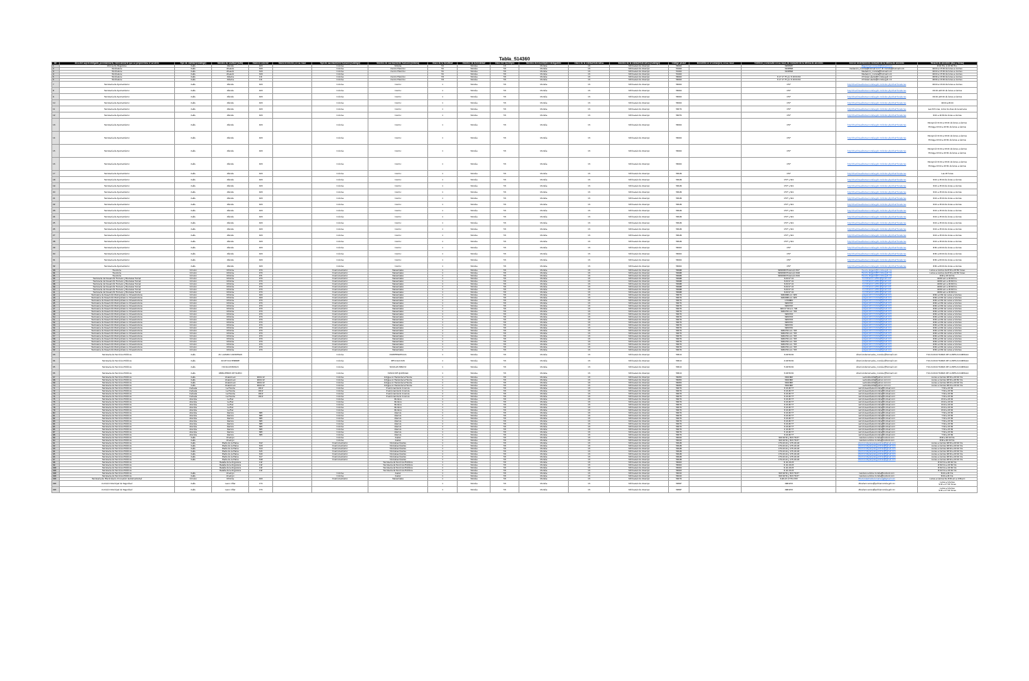Tabla_514360
| ID | Área del sujeto obligado, permisionario, concesionario que se proporciona el servicio | Tipo de vialidad (catálogo) | Nombre de vialidad (calle) | Número exterior | Número interior, en su caso | Tipo de asentamiento humano (catálogo) | Nombre de asentamiento humano (colonia) | Clave de la localidad | Nombre de la localidad | Clave del municipio | Nombre del municipio o delegación | Clave de la entidad federativa | Nombre de la entidad federativa (catálogo) | Código postal | Domicilio en el extranjero, en su caso | Teléfono y extensión en su caso, de contacto de la oficina de atención | Correo electrónico de contacto de la oficina de atención | Horario de atención (días y horas) |
| --- | --- | --- | --- | --- | --- | --- | --- | --- | --- | --- | --- | --- | --- | --- | --- | --- | --- | --- |
| 1 | Oficina De Regidores | Calle | Allende | 403 | | Colonia | Morelia | 54 | Morelia | 16 | Morelia | 16 | Michoacán de Ocampo | 58000 | | 3229545 | Regidoresmorelia14@Gmail.Com | 8:00 Hrs. A 16:30 Hrs. |
| 2 | Sindicatura | Calle | Abasolo | 313 | | Colonia | Centro Histórico | 50 | Morelia | 53 | Morelia | 16 | Michoacán de Ocampo | 50000 | | 3128598 | mediación_morelia@hotmail.com / dh.morelia@hotmail.com | 09:00 a 15:30 de lunes a viernes |
| 3 | Sindicatura | Calle | Abasolo | 313 | | Colonia | Centro Histórico | 50 | Morelia | 53 | Morelia | 16 | Michoacán de Ocampo | 50000 | | 3128598 | Mediación_morelia@hotmail.com | 09:00 a 15:30 de lunes a viernes |
| 4 | Sindicatura | Calle | Abasolo | 313 | | Colonia | | 50 | Morelia | 53 | Morelia | 16 | Michoacán de Ocampo | 50000 | | | Mediación_morelia@hotmail.com | 09:00 a 15:30 de lunes a viernes |
| 5 | Sindicatura | Calle | Aldama | 111 | | Colonia | Centro Histórico | 53 | Morelia | 53 | Morelia | 16 | Michoacán de Ocampo | 58000 | | 3 17 17 75 y/o 3 13 64 34 | Christian.alanis@morelia.gob.mx | 08:30 a 16:30 de lunes a viernes |
| 6 | Sindicatura | Calle | Aldama | 111 | | Colonia | Centro Histórico | 53 | Morelia | 53 | Morelia | 16 | Michoacán de Ocampo | 58000 | | 3 17 17 75 y/o 3 13 64 34 | Christian.alanis@morelia.gob.mx | 08:30 a 16:30 de lunes a viernes |
| 7 | Secretaría de Ayuntamiento | Calle | Allende | 403 | | Colonia | Centro | 1 | Morelia | 53 | Morelia | 16 | Michoacán de Ocampo | 58000 | | 072* | http://chat.lineadirecta.morelia.gob.mx/index.php/chat?locale=es | 09:00 a 16:00 de lunes a viernes |
| 8 | Secretaría de Ayuntamiento | Calle | Allende | 403 | | Colonia | Centro | 1 | Morelia | 53 | Morelia | 16 | Michoacán de Ocampo | 58000 | | 072* | http://chat.lineadirecta.morelia.gob.mx/index.php/chat?locale=es | 09:00 a16:00 de lunes a viernes |
| 9 | Secretaría de Ayuntamiento | Calle | Allende | 403 | | Colonia | Centro | 1 | Morelia | 53 | Morelia | 16 | Michoacán de Ocampo | 58000 | | 072* | http://chat.lineadirecta.morelia.gob.mx/index.php/chat?locale=es | 09:00 a16:00 de lunes a viernes |
| 10 | Secretaría de Ayuntamiento | Calle | Allende | 403 | | Colonia | Centro | 1 | Morelia | 53 | Morelia | 16 | Michoacán de Ocampo | 58000 | | 072* | http://chat.lineadirecta.morelia.gob.mx/index.php/chat?locale=es | 09:00 a16:00 |
| 11 | Secretaría de Ayuntamiento | Calle | Allende | 403 | | Colonia | Centro | 1 | Morelia | 53 | Morelia | 16 | Michoacán de Ocampo | 58170 | | 072* | http://chat.lineadirecta.morelia.gob.mx/index.php/chat?locale=es | Las 24 horas, todos los días de la semana |
| 12 | Secretaría de Ayuntamiento | Calle | Allende | 403 | | Colonia | Centro | 1 | Morelia | 53 | Morelia | 16 | Michoacán de Ocampo | 58070 | | 072* | http://chat.lineadirecta.morelia.gob.mx/index.php/chat?locale=es | 9:00 a 14:30 de lunes a viernes |
| 13 | Secretaría de Ayuntamiento | Calle | Allende | 403 | | Colonia | Centro | 1 | Morelia | 53 | Morelia | 16 | Michoacán de Ocampo | 58000 | | 072* | http://chat.lineadirecta.morelia.gob.mx/index.php/chat?locale=es | Recepción 9:00 a 13:00 de lunes a viernes Entrega 13:00 a 16:30 de lunes a viernes |
| 14 | Secretaría de Ayuntamiento | Calle | Allende | 403 | | Colonia | Centro | 1 | Morelia | 53 | Morelia | 16 | Michoacán de Ocampo | 58000 | | 072* | http://chat.lineadirecta.morelia.gob.mx/index.php/chat?locale=es | Recepción 9:00 a 13:00 de lunes a viernes Entrega 13:00 a 16:30 de lunes a viernes |
| 15 | Secretaría de Ayuntamiento | Calle | Allende | 403 | | Colonia | Centro | 1 | Morelia | 53 | Morelia | 16 | Michoacán de Ocampo | 58000 | | 072* | http://chat.lineadirecta.morelia.gob.mx/index.php/chat?locale=es | Recepción 9:00 a 13:00 de lunes a viernes Entrega 13:00 a 16:30 de lunes a viernes |
| 16 | Secretaría de Ayuntamiento | Calle | Allende | 403 | | Colonia | Centro | 1 | Morelia | 53 | Morelia | 16 | Michoacán de Ocampo | 58000 | | 072* | http://chat.lineadirecta.morelia.gob.mx/index.php/chat?locale=es | Recepción 9:00 a 13:00 de lunes a viernes Entrega 13:00 a 16:30 de lunes a viernes |
| 17 | Secretaría de Ayuntamiento | Calle | Allende | 403 | | Colonia | Centro | 1 | Morelia | 53 | Morelia | 16 | Michoacán de Ocampo | 58149 | | 072* | http://chat.lineadirecta.morelia.gob.mx/index.php/chat?locale=es | Las 24 horas |
| 18 | Secretaría de Ayuntamiento | Calle | Allende | 403 | | Colonia | Centro | 1 | Morelia | 53 | Morelia | 16 | Michoacán de Ocampo | 58149 | | 072* y 911 | http://chat.lineadirecta.morelia.gob.mx/index.php/chat?locale=es | 9:00 a 15:00 de lunes a viernes |
| 19 | Secretaría de Ayuntamiento | Calle | Allende | 403 | | Colonia | Centro | 1 | Morelia | 53 | Morelia | 16 | Michoacán de Ocampo | 58149 | | 072* y 911 | http://chat.lineadirecta.morelia.gob.mx/index.php/chat?locale=es | 9:00 a 15:00 de lunes a viernes |
| 20 | Secretaría de Ayuntamiento | Calle | Allende | 403 | | Colonia | Centro | 1 | Morelia | 53 | Morelia | 16 | Michoacán de Ocampo | 58149 | | 072* y 911 | http://chat.lineadirecta.morelia.gob.mx/index.php/chat?locale=es | 9:00 a 15:00 de lunes a viernes |
| 21 | Secretaría de Ayuntamiento | Calle | Allende | 403 | | Colonia | Centro | 1 | Morelia | 53 | Morelia | 16 | Michoacán de Ocampo | 58149 | | 072* y 911 | http://chat.lineadirecta.morelia.gob.mx/index.php/chat?locale=es | 9:00 a 15:00 de lunes a viernes |
| 22 | Secretaría de Ayuntamiento | Calle | Allende | 403 | | Colonia | Centro | 1 | Morelia | 53 | Morelia | 16 | Michoacán de Ocampo | 58149 | | 072* y 911 | http://chat.lineadirecta.morelia.gob.mx/index.php/chat?locale=es | 9:00 a 15:00 de lunes a viernes |
| 23 | Secretaría de Ayuntamiento | Calle | Allende | 403 | | Colonia | Centro | 1 | Morelia | 53 | Morelia | 16 | Michoacán de Ocampo | 58149 | | 072* y 911 | http://chat.lineadirecta.morelia.gob.mx/index.php/chat?locale=es | 9:00 a 15:00 de lunes a viernes |
| 24 | Secretaría de Ayuntamiento | Calle | Allende | 403 | | Colonia | Centro | 1 | Morelia | 53 | Morelia | 16 | Michoacán de Ocampo | 58149 | | 072* y 911 | http://chat.lineadirecta.morelia.gob.mx/index.php/chat?locale=es | 9:00 a 15:00 de lunes a viernes |
| 25 | Secretaría de Ayuntamiento | Calle | Allende | 403 | | Colonia | Centro | 1 | Morelia | 53 | Morelia | 16 | Michoacán de Ocampo | 58149 | | 072* y 911 | http://chat.lineadirecta.morelia.gob.mx/index.php/chat?locale=es | 9:00 a 15:00 de lunes a viernes |
| 26 | Secretaría de Ayuntamiento | Calle | Allende | 403 | | Colonia | Centro | 1 | Morelia | 53 | Morelia | 16 | Michoacán de Ocampo | 58149 | | 072* y 911 | http://chat.lineadirecta.morelia.gob.mx/index.php/chat?locale=es | 9:00 a 15:00 de lunes a viernes |
| 27 | Secretaría de Ayuntamiento | Calle | Allende | 403 | | Colonia | Centro | 1 | Morelia | 53 | Morelia | 16 | Michoacán de Ocampo | 58149 | | 072* y 911 | http://chat.lineadirecta.morelia.gob.mx/index.php/chat?locale=es | 9:00 a 15:00 de lunes a viernes |
| 28 | Secretaría de Ayuntamiento | Calle | Allende | 403 | | Colonia | Centro | 1 | Morelia | 53 | Morelia | 16 | Michoacán de Ocampo | 58149 | | 072* y 911 | http://chat.lineadirecta.morelia.gob.mx/index.php/chat?locale=es | 9:00 a 15:00 de lunes a viernes |
| 29 | Secretaría de Ayuntamiento | Calle | Allende | 403 | | Colonia | Centro | 1 | Morelia | 53 | Morelia | 16 | Michoacán de Ocampo | 58000 | | 072* | http://chat.lineadirecta.morelia.gob.mx/index.php/chat?locale=es | 8:30 a 20:00 de lunes a viernes |
| 30 | Secretaría de Ayuntamiento | Calle | Allende | 403 | | Colonia | Centro | 1 | Morelia | 53 | Morelia | 16 | Michoacán de Ocampo | 58000 | | 072* | http://chat.lineadirecta.morelia.gob.mx/index.php/chat?locale=es | 8:30 a 20:00 de lunes a viernes |
| 31 | Secretaría de Ayuntamiento | Calle | Allende | 403 | | Colonia | Centro | 1 | Morelia | 53 | Morelia | 16 | Michoacán de Ocampo | 58000 | | 072* | http://chat.lineadirecta.morelia.gob.mx/index.php/chat?locale=es | 8:30 a 20:00 de lunes a viernes |
| 32 | Secretaría de Ayuntamiento | Calle | Allende | 403 | | Colonia | Centro | 1 | Morelia | 53 | Morelia | 16 | Michoacán de Ocampo | 58000 | | 072* | http://chat.lineadirecta.morelia.gob.mx/index.php/chat?locale=es | 8:30 a 20:00 de lunes a viernes |
| 33 | Tesorería | Circuito | Mintzita | 470 | | Fraccionamiento | Manantiales | 1 | Morelia | 53 | Morelia | 16 | Michoacán de Ocampo | 58188 | | 3220626 Extensión 307 | Tesore.delgado@morelia.gob.mx | Lunes a viernes de 8:30 a 16:30 horas |
| 34 | Tesorería | Circuito | Mintzita | 470 | | Fraccionamiento | Manantiales | 1 | Morelia | 53 | Morelia | 16 | Michoacán de Ocampo | 58188 | | 3220626 Extensión 308 | Tesore.delgado@morelia.gob.mx | Lunes a viernes de 8:30 a 16:30 horas |
| 35 | Tesorería | Circuito | Mintzita | 471 | | Fraccionamiento | Manantiales | 1 | Morelia | 53 | Morelia | 16 | Michoacán de Ocampo | 58189 | | 3220626 Extensión 309 | Tesore.delgado@morelia.gob.mx | 8:30 a 16:40 hrs. |
| 36 | Secretaría de Desarrollo Humano y Bienestar Social | Circuito | Mintzita | 470 | | Fraccionamiento | Manantiales | 1 | Morelia | 53 | Morelia | 16 | Michoacán de Ocampo | 58188 | | 3.22.07.10 | coordinacion.sdhbs@gmail.com | 08:30 am a 16:30 hrs. |
| 37 | Secretaría de Desarrollo Humano y Bienestar Social | Circuito | Mintzita | 470 | | Fraccionamiento | Manantiales | 1 | Morelia | 53 | Morelia | 16 | Michoacán de Ocampo | 58188 | | 3.22.07.10 | coordinacion.sdhbs@gmail.com | 08:30 am a 16:30 hrs. |
| 38 | Secretaría de Desarrollo Humano y Bienestar Social | Circuito | Mintzita | 470 | | Fraccionamiento | Manantiales | 1 | Morelia | 53 | Morelia | 16 | Michoacán de Ocampo | 58188 | | 3.22.07.10 | coordinacion.sdhbs@gmail.com | 08:30 am a 16:30 hrs. |
| 39 | Secretaría de Desarrollo Humano y Bienestar Social | Circuito | Mintzita | 470 | | Fraccionamiento | Manantiales | 1 | Morelia | 53 | Morelia | 16 | Michoacán de Ocampo | 58188 | | 3.22.07.10 | coordinacion.sdhbs@gmail.com | 08:30 am a 16:30 hrs. |
| 40 | Secretaría de Desarrollo Humano y Bienestar Social | Circuito | Mintzita | 470 | | Fraccionamiento | Manantiales | 1 | Morelia | 53 | Morelia | 16 | Michoacán de Ocampo | 58188 | | 3.22.07.10 | coordinacion.sdhbs@gmail.com | 08:30 am a 16:30 hrs. |
| 41 | Secretaría de Desarrollo Humano y Bienestar Social | Circuito | Mintzita | 470 | | Fraccionamiento | Manantiales | 1 | Morelia | 53 | Morelia | 16 | Michoacán de Ocampo | 58188 | | 3.22.07.10 | coordinacion.sdhbs@gmail.com | 08:30 am a 16:30 hrs. |
| 42 | Secretaría de Desarrollo Metropolitano e Infraestructura | Circuito | Mintzita | 444 | | Fraccionamiento | Manantiales | 1 | Morelia | 53 | Morelia | 16 | Michoacán de Ocampo | 58170 | | 3220638 ext. 323 | quejas.sdmi.morelia@gmail.com | 8:30 a 4:30 de Lunes a Viernes |
| 43 | Secretaría de Desarrollo Metropolitano e Infraestructura | Circuito | Mintzita | 444 | | Fraccionamiento | Manantiales | 1 | Morelia | 53 | Morelia | 16 | Michoacán de Ocampo | 58170 | | 3220638 ext. 323 | quejas.sdmi.morelia@gmail.com | 8:30 a 4:30 de Lunes a Viernes |
| 44 | Secretaría de Desarrollo Metropolitano e Infraestructura | Circuito | Mintzita | 470 | | Fraccionamiento | Manantiales | 1 | Morelia | 53 | Morelia | 16 | Michoacán de Ocampo | 58170 | | 1760884 | quejas.sdmi.morelia@gmail.com | 8:30 a 4:30 de Lunes a Viernes |
| 45 | Secretaría de Desarrollo Metropolitano e Infraestructura | Circuito | Mintzita | 470 | | Fraccionamiento | Manantiales | 1 | Morelia | 53 | Morelia | 16 | Michoacán de Ocampo | 58170 | | 3220706 | quejas.sdmi.morelia@gmail.com | 8:30 a 4:30 de Lunes a Viernes |
| 46 | Secretaría de Desarrollo Metropolitano e Infraestructura | Circuito | Mintzita | 470 | | Fraccionamiento | Manantiales | 1 | Morelia | 53 | Morelia | 16 | Michoacán de Ocampo | 58170 | | 3220706 | quejas.sdmi.morelia@gmail.com | 8:30 a 4:30 de Lunes a Viernes |
| 47 | Secretaría de Desarrollo Metropolitano e Infraestructura | Circuito | Mintzita | 470 | | Fraccionamiento | Manantiales | 1 | Morelia | 53 | Morelia | 16 | Michoacán de Ocampo | 58170 | | 322 07 20 ext. 706 | quejas.sdmi.morelia@gmail.com | 8:30 a 4:30 de Lunes a Viernes |
| 48 | Secretaría de Desarrollo Metropolitano e Infraestructura | Circuito | Mintzita | 470 | | Fraccionamiento | Manantiales | 1 | Morelia | 53 | Morelia | 16 | Michoacán de Ocampo | 58170 | | 3220720 ext. 706 | quejas.sdmi.morelia@gmail.com | 8:30 a 4:30 de Lunes a Viernes |
| 49 | Secretaría de Desarrollo Metropolitano e Infraestructura | Circuito | Mintzita | 470 | | Fraccionamiento | Manantiales | 1 | Morelia | 53 | Morelia | 16 | Michoacán de Ocampo | 58170 | | 3220703 | quejas.sdmi.morelia@gmail.com | 8:30 a 4:30 de Lunes a Viernes |
| 50 | Secretaría de Desarrollo Metropolitano e Infraestructura | Circuito | Mintzita | 470 | | Fraccionamiento | Manantiales | 1 | Morelia | 53 | Morelia | 16 | Michoacán de Ocampo | 58170 | | 3220703 | quejas.sdmi.morelia@gmail.com | 8:30 a 4:30 de Lunes a Viernes |
| 51 | Secretaría de Desarrollo Metropolitano e Infraestructura | Circuito | Mintzita | 470 | | Fraccionamiento | Manantiales | 1 | Morelia | 53 | Morelia | 16 | Michoacán de Ocampo | 58170 | | 3220703 | quejas.sdmi.morelia@gmail.com | 8:30 a 4:30 de Lunes a Viernes |
| 52 | Secretaría de Desarrollo Metropolitano e Infraestructura | Circuito | Mintzita | 470 | | Fraccionamiento | Manantiales | 1 | Morelia | 53 | Morelia | 16 | Michoacán de Ocampo | 58170 | | 3220720 | quejas.sdmi.morelia@gmail.com | 8:30 a 4:30 de Lunes a Viernes |
| 53 | Secretaría de Desarrollo Metropolitano e Infraestructura | Circuito | Mintzita | 470 | | Fraccionamiento | Manantiales | 1 | Morelia | 53 | Morelia | 16 | Michoacán de Ocampo | 58170 | | 3220720 | quejas.sdmi.morelia@gmail.com | 8:30 a 4:30 de Lunes a Viernes |
| 54 | Secretaría de Desarrollo Metropolitano e Infraestructura | Circuito | Mintzita | 470 | | Fraccionamiento | Manantiales | 1 | Morelia | 53 | Morelia | 16 | Michoacán de Ocampo | 58170 | | 3220720 | quejas.sdmi.morelia@gmail.com | 8:30 a 4:30 de Lunes a Viernes |
| 55 | Secretaría de Desarrollo Metropolitano e Infraestructura | Circuito | Mintzita | 470 | | Fraccionamiento | Manantiales | 1 | Morelia | 53 | Morelia | 16 | Michoacán de Ocampo | 58170 | | 3220720 ext. 705 | quejas.sdmi.morelia@gmail.com | 8:30 a 4:30 de Lunes a Viernes |
| 56 | Secretaría de Desarrollo Metropolitano e Infraestructura | Circuito | Mintzita | 470 | | Fraccionamiento | Manantiales | 1 | Morelia | 53 | Morelia | 16 | Michoacán de Ocampo | 58170 | | 3220720 ext. 705 | quejas.sdmi.morelia@gmail.com | 8:30 a 4:30 de Lunes a Viernes |
| 57 | Secretaría de Desarrollo Metropolitano e Infraestructura | Circuito | Mintzita | 470 | | Fraccionamiento | Manantiales | 1 | Morelia | 53 | Morelia | 16 | Michoacán de Ocampo | 58170 | | 3220720 ext. 705 | quejas.sdmi.morelia@gmail.com | 8:30 a 4:30 de Lunes a Viernes |
| 58 | Secretaría de Desarrollo Metropolitano e Infraestructura | Circuito | Mintzita | 470 | | Fraccionamiento | Manantiales | 1 | Morelia | 53 | Morelia | 16 | Michoacán de Ocampo | 58170 | | 3220720 ext. 705 | quejas.sdmi.morelia@gmail.com | 8:30 a 4:30 de Lunes a Viernes |
| 59 | Secretaría de Desarrollo Metropolitano e Infraestructura | Circuito | Mintzita | 470 | | Fraccionamiento | Manantiales | 1 | Morelia | 53 | Morelia | 16 | Michoacán de Ocampo | 58170 | | 3220720 ext. 705 | quejas.sdmi.morelia@gmail.com | 8:30 a 4:30 de Lunes a Viernes |
| 60 | Secretaría de Desarrollo Metropolitano e Infraestructura | Circuito | Mintzita | 470 | | Fraccionamiento | Manantiales | 1 | Morelia | 53 | Morelia | 16 | Michoacán de Ocampo | 58170 | | 3220720 ext. 705 | quejas.sdmi.morelia@gmail.com | 8:30 a 4:30 de Lunes a Viernes |
| 61 | Secretaría de Desarrollo Metropolitano e Infraestructura | Circuito | Mintzita | 470 | | Fraccionamiento | Manantiales | 1 | Morelia | 53 | Morelia | 16 | Michoacán de Ocampo | 58170 | | 3220720 ext. 705 | quejas.sdmi.morelia@gmail.com | 8:30 a 4:30 de Lunes a Viernes |
| 62 | Secretaría de Desarrollo Metropolitano e Infraestructura | Circuito | Mintzita | 470 | | Fraccionamiento | Manantiales | 1 | Morelia | 53 | Morelia | 16 | Michoacán de Ocampo | 58170 | | 3220720 ext. 705 | quejas.sdmi.morelia@gmail.com | 8:30 a 4:30 de Lunes a Viernes |
| 63 | Secretaría de Servicios Públicos | Calle | AV. LAZARO CARDENAS | | | Colonia | INDEPENDENCIA | 1 | Morelia | 53 | Morelia | 16 | Michoacán de Ocampo | 58110 | | 3 08 59 30 | direcciondemercados_morelia @hotmail.com | 7:00 A 18:00 HORAS DE LUNES A DOMINGO |
| 64 | Secretaría de Servicios Públicos | Calle | 20 DE NOVIEMBRE | | | Colonia | REVOLUCION | 1 | Morelia | 53 | Morelia | 16 | Michoacán de Ocampo | 58110 | | 4 08 59 30 | direcciondemercados_morelia @hotmail.com | 7:00 A 18:00 HORAS DE LUNES A DOMINGO |
| 65 | Secretaría de Servicios Públicos | Calle | NICOLAS BRAVO | | | Colonia | NICOLAS BRAVO | 1 | Morelia | 53 | Morelia | 16 | Michoacán de Ocampo | 58110 | | 5 08 59 30 | direcciondemercados_morelia @hotmail.com | 7:00 A 18:00 HORAS DE LUNES A DOMINGO |
| 66 | Secretaría de Servicios Públicos | Calle | OBRAJEROS DE NURIO | | | Colonia | VASCO DE QUIROGA | 1 | Morelia | 53 | Morelia | 16 | Michoacán de Ocampo | 58110 | | 6 08 59 30 | direcciondemercados_morelia @hotmail.com | 7:00 A 18:00 HORAS DE LUNES A DOMINGO |
| 67 | Secretaría de Servicios Públicos | Calle | Acatemoan | 9000-12 | | Colonia | Antigua ex Hacienda la Huerta | 1 | Morelia | 53 | Morelia | 16 | Michoacán de Ocampo | 58050 | | 3191382 | santosbedolla@yahoo.com.mx | Lunes a viernes 08:30 a 16:00 hrs. |
| 68 | Secretaría de Servicios Públicos | Calle | Acatemoan | 9000-12 | | Colonia | Antigua ex Hacienda la Huerta | 1 | Morelia | 53 | Morelia | 16 | Michoacán de Ocampo | 58050 | | 3191382 | santosbedolla@yahoo.com.mx | Lunes a viernes 08:30 a 20:30 hrs. |
| 69 | Secretaría de Servicios Públicos | Calle | Acatemoan | 9000-12 | | Colonia | Antigua ex Hacienda la Huerta | 1 | Morelia | 53 | Morelia | 16 | Michoacán de Ocampo | 58050 | | 3191382 | santosbedolla@yahoo.com.mx | Lunes a viernes 08:00 a 16:00 hrs. |
| 70 | Secretaría de Servicios Públicos | Calle | Acatemoan | 9000-12 | | Colonia | Antigua ex Hacienda la Huerta | 1 | Morelia | 53 | Morelia | 16 | Michoacán de Ocampo | 58050 | | 3191382 | santosbedolla@yahoo.com.mx | Lunes a viernes 08:00 a 16:00 hrs. |
| 71 | Secretaría de Servicios Públicos | Calzada | La Huerta | 2012 | | Colonia | Fraccionamiento Cosmos | 1 | Morelia | 53 | Morelia | 16 | Michoacán de Ocampo | 58170 | | 3 16 46 77 | serviciosauxiliaresmorelia@hotmail.com | 7:30 a 15:30 |
| 72 | Secretaría de Servicios Públicos | Calzada | La Huerta | 2012 | | Colonia | Fraccionamiento Cosmos | 1 | Morelia | 53 | Morelia | 16 | Michoacán de Ocampo | 58170 | | 3 16 46 77 | serviciosauxiliaresmorelia@hotmail.com | 7:30 a 15:30 |
| 73 | Secretaría de Servicios Públicos | Calzada | La Huerta | 2012 | | Colonia | Fraccionamiento Cosmos | 1 | Morelia | 53 | Morelia | 16 | Michoacán de Ocampo | 58170 | | 3 16 46 77 | serviciosauxiliaresmorelia@hotmail.com | 7:30 a 15:30 |
| 74 | Secretaría de Servicios Públicos | Calzada | La Huerta | 2012 | | Colonia | Fraccionamiento Cosmos | 1 | Morelia | 53 | Morelia | 16 | Michoacán de Ocampo | 58170 | | 3 16 46 77 | serviciosauxiliaresmorelia@hotmail.com | 7:30 a 15:30 |
| 75 | Secretaría de Servicios Públicos | Avenida | La Paz | | | Colonia | Morelos | 1 | Morelia | 53 | Morelia | 16 | Michoacán de Ocampo | 58170 | | 3 16 46 77 | serviciosauxiliaresmorelia@hotmail.com | 8:00 a 16:00 |
| 76 | Secretaría de Servicios Públicos | Avenida | La Paz | | | Colonia | Morelos | 1 | Morelia | 53 | Morelia | 16 | Michoacán de Ocampo | 58170 | | 3 16 46 77 | serviciosauxiliaresmorelia@hotmail.com | 8:00 a 16:00 |
| 77 | Secretaría de Servicios Públicos | Avenida | La Paz | | | Colonia | Morelos | 1 | Morelia | 53 | Morelia | 16 | Michoacán de Ocampo | 58170 | | 3 16 46 77 | serviciosauxiliaresmorelia@hotmail.com | 8:00 a 16:00 |
| 78 | Secretaría de Servicios Públicos | Avenida | La Paz | | | Colonia | Morelos | 1 | Morelia | 53 | Morelia | 16 | Michoacán de Ocampo | 58170 | | 3 16 46 77 | serviciosauxiliaresmorelia@hotmail.com | 8:00 a 16:00 |
| 79 | Secretaría de Servicios Públicos | Avenida | La Paz | | | Colonia | Morelos | 1 | Morelia | 53 | Morelia | 16 | Michoacán de Ocampo | 58170 | | 3 16 46 77 | serviciosauxiliaresmorelia@hotmail.com | 8:00 a 16:00 |
| 80 | Secretaría de Servicios Públicos | Avenida | Álamos | 395 | | Colonia | Álamos | 1 | Morelia | 53 | Morelia | 16 | Michoacán de Ocampo | 58170 | | 3 16 46 77 | serviciosauxiliaresmorelia@hotmail.com | 7:30 a 15:30 |
| 81 | Secretaría de Servicios Públicos | Avenida | Álamos | 395 | | Colonia | Álamos | 1 | Morelia | 53 | Morelia | 16 | Michoacán de Ocampo | 58170 | | 3 16 46 77 | serviciosauxiliaresmorelia@hotmail.com | 7:30 a 15:30 |
| 82 | Secretaría de Servicios Públicos | Avenida | Álamos | 395 | | Colonia | Álamos | 1 | Morelia | 53 | Morelia | 16 | Michoacán de Ocampo | 58170 | | 3 16 46 77 | serviciosauxiliaresmorelia@hotmail.com | 7:30 a 15:30 |
| 83 | Secretaría de Servicios Públicos | Avenida | Álamos | 395 | | Colonia | Álamos | 1 | Morelia | 53 | Morelia | 16 | Michoacán de Ocampo | 58170 | | 3 16 46 77 | serviciosauxiliaresmorelia@hotmail.com | 7:30 a 15:30 |
| 84 | Secretaría de Servicios Públicos | Avenida | Álamos | 395 | | Colonia | Álamos | 1 | Morelia | 53 | Morelia | 16 | Michoacán de Ocampo | 58170 | | 3 16 46 77 | serviciosauxiliaresmorelia@hotmail.com | 7:30 a 15:30 |
| 85 | Secretaría de Servicios Públicos | Avenida | Álamos | 395 | | Colonia | Álamos | 1 | Morelia | 53 | Morelia | 16 | Michoacán de Ocampo | 58170 | | 3 16 46 77 | serviciosauxiliaresmorelia@hotmail.com | 7:30 a 15:30 |
| 86 | Secretaría de Servicios Públicos | Avenida | Álamos | 395 | | Colonia | Álamos | 1 | Morelia | 53 | Morelia | 16 | Michoacán de Ocampo | 58170 | | 4 16 46 77 | serviciosauxiliaresmorelia@hotmail.com | 7:30 a 15:30 |
| 87 | Secretaría de Servicios Públicos | Avenida | Álamos | 395 | | Colonia | Álamos | 1 | Morelia | 53 | Morelia | 16 | Michoacán de Ocampo | 58170 | | 5 16 46 77 | serviciosauxiliaresmorelia@hotmail.com | 7:30 a 15:30 |
| 88 | Secretaría de Servicios Públicos | Avenida | Álamos | 395 | | Colonia | Álamos | 1 | Morelia | 53 | Morelia | 16 | Michoacán de Ocampo | 58170 | | 3 16 46 77 | serviciosauxiliaresmorelia@hotmail.com | 7:30 a 15:30 |
| 89 | Secretaría de Servicios Públicos | Calle | Ocampo | | | Colonia | Juárez | 1 | Morelia | 53 | Morelia | 16 | Michoacán de Ocampo | 58010 | | 313 34 50 y 313 79 67 | residuos.solidos.morelia@outlook.com | 8:30 a 20:00 hrs. |
| 90 | Secretaría de Servicios Públicos | Calle | Ocampo | | | Colonia | Juárez | 1 | Morelia | 53 | Morelia | 16 | Michoacán de Ocampo | 58010 | | 313 34 50 y 313 79 67 | residuos.solidos.morelia@outlook.com | 8:30 a 20:00 hrs. |
| 91 | Secretaría de Servicios Públicos | Calle | Padre de la Patria | 612 | | Fraccionamiento | Nicolaítas Ilustres | 1 | Morelia | 53 | Morelia | 16 | Michoacán de Ocampo | 58149 | | 176-16-01 y 176-16-02 | direcciondeparquesyjardines@gmail.com | Lunes a viernes 08:30 a 16:00 hrs. |
| 92 | Secretaría de Servicios Públicos | Calle | Padre de la Patria | 613 | | Fraccionamiento | Nicolaítas Ilustres | 1 | Morelia | 53 | Morelia | 16 | Michoacán de Ocampo | 58149 | | 176-16-01 y 176-16-02 | direcciondeparquesyjardines@gmail.com | Lunes a viernes 08:30 a 16:00 hrs. |
| 93 | Secretaría de Servicios Públicos | Calle | Padre de la Patria | 614 | | Fraccionamiento | Nicolaítas Ilustres | 1 | Morelia | 53 | Morelia | 16 | Michoacán de Ocampo | 58149 | | 176-16-01 y 176-16-02 | direcciondeparquesyjardines@gmail.com | Lunes a viernes 08:30 a 16:00 hrs. |
| 94 | Secretaría de Servicios Públicos | Calle | Padre de la Patria | 615 | | Fraccionamiento | Nicolaítas Ilustres | 1 | Morelia | 53 | Morelia | 16 | Michoacán de Ocampo | 58149 | | 176-16-01 y 176-16-02 | direcciondeparquesyjardines@gmail.com | Lunes a viernes 08:30 a 16:00 hrs. |
| 95 | Secretaría de Servicios Públicos | Calle | Padre de la Patria | 616 | | Fraccionamiento | Nicolaítas Ilustres | 1 | Morelia | 53 | Morelia | 16 | Michoacán de Ocampo | 58149 | | 176-16-01 y 176-16-02 | direcciondeparquesyjardines@gmail.com | Lunes a viernes 08:30 a 16:00 hrs. |
| 96 | Secretaría de Servicios Públicos | Calle | Padre de la Patria | 617 | | Fraccionamiento | Nicolaítas Ilustres | 1 | Morelia | 53 | Morelia | 16 | Michoacán de Ocampo | 58149 | | 176-16-01 y 176-16-02 | direcciondeparquesyjardines@gmail.com | Lunes a viernes 08:30 a 16:00 hrs. |
| 97 | Secretaría de Servicios Públicos | Calle | Padre de la Patria | 618 | | Fraccionamiento | Nicolaítas Ilustres | 1 | Morelia | 53 | Morelia | 16 | Michoacán de Ocampo | 58149 | | 176-16-01 y 176-16-02 | direcciondeparquesyjardines@gmail.com | Lunes a viernes 08:30 a 16:00 hrs. |
| 98 | Secretaría de Servicios Públicos | | Batalla de la Angostura | 112 | | | Secretaría de Servicios Públicos | 1 | Morelia | 53 | Morelia | 16 | Michoacán de Ocampo | 58000 | | 3-14-13-15 | | 8:00 hrs a 20:00 hrs |
| 99 | Secretaría de Servicios Públicos | | Batalla de la Angostura | 112 | | | Secretaría de Servicios Públicos | 1 | Morelia | 53 | Morelia | 16 | Michoacán de Ocampo | 58000 | | 3-14-13-15 | | 8:30 hrs a 16:30 hrs |
| ### | Secretaría de Servicios Públicos | | Batalla de la Angostura | 112 | | | Secretaría de Servicios Públicos | 1 | Morelia | 53 | Morelia | 16 | Michoacán de Ocampo | 58000 | | 3-14-13-15 | | 8:30 hrs a 16:30 hrs |
| ### | Secretaría de Servicios Públicos | | Batalla de la Angostura | 112 | | | Secretaría de Servicios Públicos | 1 | Morelia | 53 | Morelia | 16 | Michoacán de Ocampo | 58000 | | 3-14-13-15 | | 8:00 hrs a 16:00 hrs |
| ### | Secretaría de Servicios Públicos | Calle | Ocampo | | | Colonia | Juárez | 1 | Morelia | 53 | Morelia | 16 | Michoacán de Ocampo | 58010 | | 313 34 50 y 313 79 67 | residuos.solidos.morelia@outlook.com | 8:00 a 20 hrs. |
| ### | Secretaría de Servicios Públicos | Calle | Ocampo | | | Colonia | Juárez | 1 | Morelia | 53 | Morelia | 16 | Michoacán de Ocampo | 58010 | | 313 34 50 y 313 79 67 | residuos.solidos.morelia@outlook.com | 8:00 a 20 hrs. |
| ### | Secretaría de Efectividad e Innovación Gubernamental | Circuito | Mintzita | 444 | | Fraccionamiento | Manantiales | 1 | Morelia | 53 | Morelia | 16 | Michoacán de Ocampo | 58170 | | 3-22-07-17 Ext 372 | Efectividadinstitucional.seig@gmail.com | Lunes a viernes De 8:30 am a 4:30 pm |
| ### | Comisión Municipal de Seguridad | Calle | Lauro Villar | 170 | | | | 1 | Morelia | 53 | Morelia | 16 | Michoacán de Ocampo | 58337 | | 2981156 | Abraham.ramos@policiamorelia.gob.mx | Lunes a Viernes 9:00 a 17:00 horas |
| ### | Comisión Municipal de Seguridad | Calle | Lauro Villar | 170 | | | | 1 | Morelia | 53 | Morelia | 16 | Michoacán de Ocampo | 58337 | | 2981156 | Abraham.ramos@policiamorelia.gob.mx | Lunes a Viernes 9:00 a 17:00 horas |